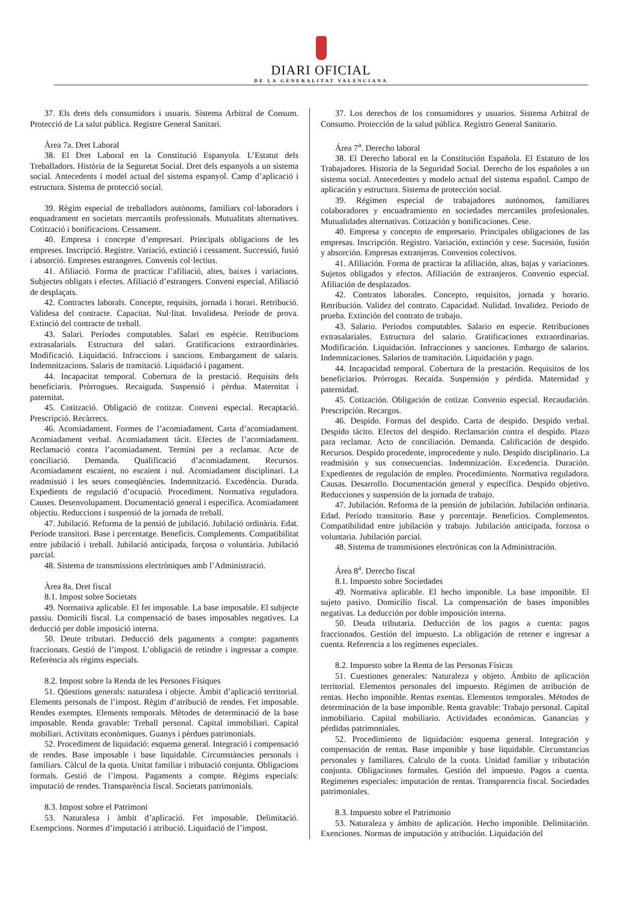DIARI OFICIAL
DE LA GENERALITAT VALENCIANA
37. Els drets dels consumidors i usuaris. Sistema Arbitral de Consum. Protecció de La salut pública. Registre General Sanitari.
Àrea 7a. Dret Laboral
38. El Dret Laboral en la Constitució Espanyola. L’Estatut dels Treballadors. Història de la Seguretat Social. Dret dels espanyols a un sistema social. Antecedents i model actual del sistema espanyol. Camp d’aplicació i estructura. Sistema de protecció social.
39. Règim especial de treballadors autònoms, familiars col·laboradors i enquadrament en societats mercantils professionals. Mutualitats alternatives. Cotització i bonificacions. Cessament.
40. Empresa i concepte d’empresari. Principals obligacions de les empreses. Inscripció. Registre. Variació, extinció i cessament. Successió, fusió i absorció. Empreses estrangeres. Convenis col·lectius.
41. Afiliació. Forma de practicar l’afiliació, altes, baixes i variacions. Subjectes obligats i efectes. Afiliació d’estrangers. Conveni especial. Afiliació de desplaçats.
42. Contractes laborals. Concepte, requisits, jornada i horari. Retribució. Validesa del contracte. Capacitat. Nul·litat. Invalidesa. Període de prova. Extinció del contracte de treball.
43. Salari. Períodes computables. Salari en espècie. Retribucions extrasalarials. Estructura del salari. Gratificacions extraordinàries. Modificació. Liquidació. Infraccions i sancions. Embargament de salaris. Indemnitzacions. Salaris de tramitació. Liquidació i pagament.
44. Incapacitat temporal. Cobertura de la prestació. Requisits dels beneficiaris. Pròrrogues. Recaiguda. Suspensió i pèrdua. Maternitat i paternitat.
45. Cotització. Obligació de cotitzar. Conveni especial. Recaptació. Prescripció. Recàrrecs.
46. Acomiadament. Formes de l’acomiadament. Carta d’acomiadament. Acomiadament verbal. Acomiadament tàcit. Efectes de l’acomiadament. Reclamació contra l’acomiadament. Termini per a reclamar. Acte de conciliació. Demanda. Qualificació d’acomiadament. Recursos. Acomiadament escaient, no escaient i nul. Acomiadament disciplinari. La readmissió i les seues conseqüències. Indemnització. Excedència. Durada. Expedients de regulació d’ocupació. Procediment. Normativa reguladora. Causes. Desenvolupament. Documentació general i específica. Acomiadament objectiu. Reduccions i suspensió de la jornada de treball.
47. Jubilació. Reforma de la pensió de jubilació. Jubilació ordinària. Edat. Període transitori. Base i percentatge. Beneficis. Complements. Compatibilitat entre jubilació i treball. Jubilació anticipada, forçosa o voluntària. Jubilació parcial.
48. Sistema de transmissions electròniques amb l’Administració.
Àrea 8a. Dret fiscal
8.1. Impost sobre Societats
49. Normativa aplicable. El fet imposable. La base imposable. El subjecte passiu. Domicili fiscal. La compensació de bases imposables negatives. La deducció per doble imposició interna.
50. Deute tributari. Deducció dels pagaments a compte: pagaments fraccionats. Gestió de l’impost. L’obligació de retindre i ingressar a compte. Referència als règims especials.
8.2. Impost sobre la Renda de les Persones Físiques
51. Qüestions generals: naturalesa i objecte. Àmbit d’aplicació territorial. Elements personals de l’impost. Règim d’atribució de rendes. Fet imposable. Rendes exemptes. Elements temporals. Mètodes de determinació de la base imposable. Renda gravable: Treball personal. Capital immobiliari. Capital mobiliari. Activitats econòmiques. Guanys i pèrdues patrimonials.
52. Procediment de liquidació: esquema general. Integració i compensació de rendes. Base imposable i base liquidable. Circumstàncies personals i familiars. Càlcul de la quota. Unitat familiar i tributació conjunta. Obligacions formals. Gestió de l’impost. Pagaments a compte. Règims especials: imputació de rendes. Transparència fiscal. Societats patrimonials.
8.3. Impost sobre el Patrimoni
53. Naturalesa i àmbit d’aplicació. Fet imposable. Delimitació. Exempcions. Normes d’imputació i atribució. Liquidació de l’impost.
37. Los derechos de los consumidores y usuarios. Sistema Arbitral de Consumo. Protección de la salud pública. Registro General Sanitario.
Área 7<sup>a</sup>. Derecho laboral
38. El Derecho laboral en la Constitución Española. El Estatuto de los Trabajadores. Historia de la Seguridad Social. Derecho de los españoles a un sistema social. Antecedentes y modelo actual del sistema español. Campo de aplicación y estructura. Sistema de protección social.
39. Régimen especial de trabajadores autónomos, familiares colaboradores y encuadramiento en sociedades mercantiles profesionales. Mutualidades alternativas. Cotización y bonificaciones. Cese.
40. Empresa y concepto de empresario. Principales obligaciones de las empresas. Inscripción. Registro. Variación, extinción y cese. Sucesión, fusión y absorción. Empresas extranjeras. Convenios colectivos.
41. Afiliación. Forma de practicar la afiliación, altas, bajas y variaciones. Sujetos obligados y efectos. Afiliación de extranjeros. Convenio especial. Afiliación de desplazados.
42. Contratos laborales. Concepto, requisitos, jornada y horario. Retribución. Validez del contrato. Capacidad. Nulidad. Invalidez. Periodo de prueba. Extinción del contrato de trabajo.
43. Salario. Periodos computables. Salario en especie. Retribuciones extrasalariales. Estructura del salario. Gratificaciones extraordinarias. Modificación. Liquidación. Infracciones y sanciones. Embargo de salarios. Indemnizaciones. Salarios de tramitación. Liquidación y pago.
44. Incapacidad temporal. Cobertura de la prestación. Requisitos de los beneficiarios. Prórrogas. Recaída. Suspensión y pérdida. Maternidad y paternidad.
45. Cotización. Obligación de cotizar. Convenio especial. Recaudación. Prescripción. Recargos.
46. Despido. Formas del despido. Carta de despido. Despido verbal. Despido tácito. Efectos del despido. Reclamación contra el despido. Plazo para reclamar. Acto de conciliación. Demanda. Calificación de despido. Recursos. Despido procedente, improcedente y nulo. Despido disciplinario. La readmisión y sus consecuencias. Indemnización. Excedencia. Duración. Expedientes de regulación de empleo. Procedimiento. Normativa reguladora. Causas. Desarrollo. Documentación general y específica. Despido objetivo. Reducciones y suspensión de la jornada de trabajo.
47. Jubilación. Reforma de la pensión de jubilación. Jubilación ordinaria. Edad. Periodo transitorio. Base y porcentaje. Beneficios. Complementos. Compatibilidad entre jubilación y trabajo. Jubilación anticipada, forzosa o voluntaria. Jubilación parcial.
48. Sistema de transmisiones electrónicas con la Administración.
Área 8<sup>a</sup>. Derecho fiscal
8.1. Impuesto sobre Sociedades
49. Normativa aplicable. El hecho imponible. La base imponible. El sujeto pasivo. Domicilio fiscal. La compensación de bases imponibles negativas. La deducción por doble imposición interna.
50. Deuda tributaria. Deducción de los pagos a cuenta: pagos fraccionados. Gestión del impuesto. La obligación de retener e ingresar a cuenta. Referencia a los regímenes especiales.
8.2. Impuesto sobre la Renta de las Personas Físicas
51. Cuestiones generales: Naturaleza y objeto. Ámbito de aplicación territorial. Elementos personales del impuesto. Régimen de atribución de rentas. Hecho imponible. Rentas exentas. Elementos temporales. Métodos de determinación de la base imponible. Renta gravable: Trabajo personal. Capital inmobiliario. Capital mobiliario. Actividades económicas. Ganancias y pérdidas patrimoniales.
52. Procedimiento de liquidación: esquema general. Integración y compensación de rentas. Base imponible y base liquidable. Circunstancias personales y familiares. Calculo de la cuota. Unidad familiar y tributación conjunta. Obligaciones formales. Gestión del impuesto. Pagos a cuenta. Regímenes especiales: imputación de rentas. Transparencia fiscal. Sociedades patrimoniales.
8.3. Impuesto sobre el Patrimonio
53. Naturaleza y ámbito de aplicación. Hecho imponible. Delimitación. Exenciones. Normas de imputación y atribución. Liquidación del